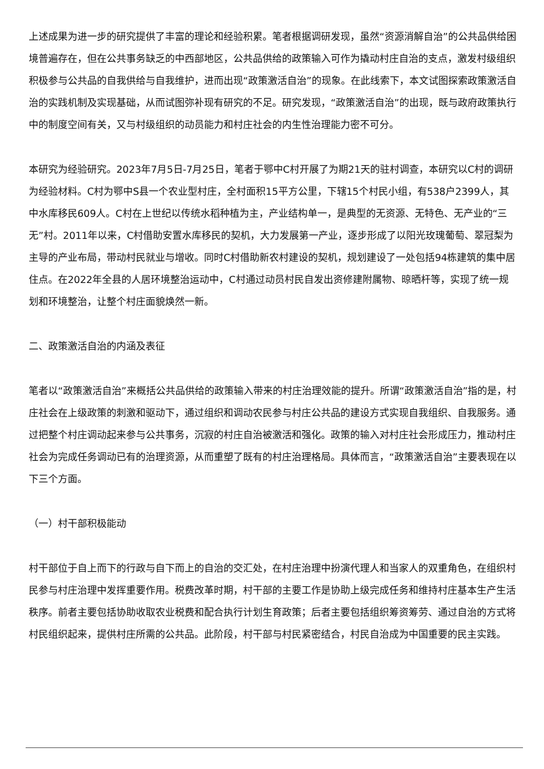上述成果为进一步的研究提供了丰富的理论和经验积累。笔者根据调研发现，虽然“资源消解自治”的公共品供给困境普遍存在，但在公共事务缺乏的中西部地区，公共品供给的政策输入可作为撬动村庄自治的支点，激发村级组织积极参与公共品的自我供给与自我维护，进而出现“政策激活自治”的现象。在此线索下，本文试图探索政策激活自治的实践机制及实现基础，从而试图弥补现有研究的不足。研究发现，“政策激活自治”的出现，既与政府政策执行中的制度空间有关，又与村级组织的动员能力和村庄社会的内生性治理能力密不可分。
本研究为经验研究。2023年7月5日-7月25日，笔者于鄂中C村开展了为期21天的驻村调查，本研究以C村的调研为经验材料。C村为鄂中S县一个农业型村庄，全村面积15平方公里，下辖15个村民小组，有538户2399人，其中水库移民609人。C村在上世纪以传统水稻种植为主，产业结构单一，是典型的无资源、无特色、无产业的“三无”村。2011年以来，C村借助安置水库移民的契机，大力发展第一产业，逐步形成了以阳光玫瑰葡萄、翠冠梨为主导的产业布局，带动村民就业与增收。同时C村借助新农村建设的契机，规划建设了一处包括94栋建筑的集中居住点。在2022年全县的人居环境整治运动中，C村通过动员村民自发出资修建附属物、晾晒杆等，实现了统一规划和环境整治，让整个村庄面貌焕然一新。
二、政策激活自治的内涵及表征
笔者以“政策激活自治”来概括公共品供给的政策输入带来的村庄治理效能的提升。所谓“政策激活自治”指的是，村庄社会在上级政策的刺激和驱动下，通过组织和调动农民参与村庄公共品的建设方式实现自我组织、自我服务。通过把整个村庄调动起来参与公共事务，沉寂的村庄自治被激活和强化。政策的输入对村庄社会形成压力，推动村庄社会为完成任务调动已有的治理资源，从而重塑了既有的村庄治理格局。具体而言，“政策激活自治”主要表现在以下三个方面。
（一）村干部积极能动
村干部位于自上而下的行政与自下而上的自治的交汇处，在村庄治理中扮演代理人和当家人的双重角色，在组织村民参与村庄治理中发挥重要作用。税费改革时期，村干部的主要工作是协助上级完成任务和维持村庄基本生产生活秩序。前者主要包括协助收取农业税费和配合执行计划生育政策；后者主要包括组织筹资筹劳、通过自治的方式将村民组织起来，提供村庄所需的公共品。此阶段，村干部与村民紧密结合，村民自治成为中国重要的民主实践。